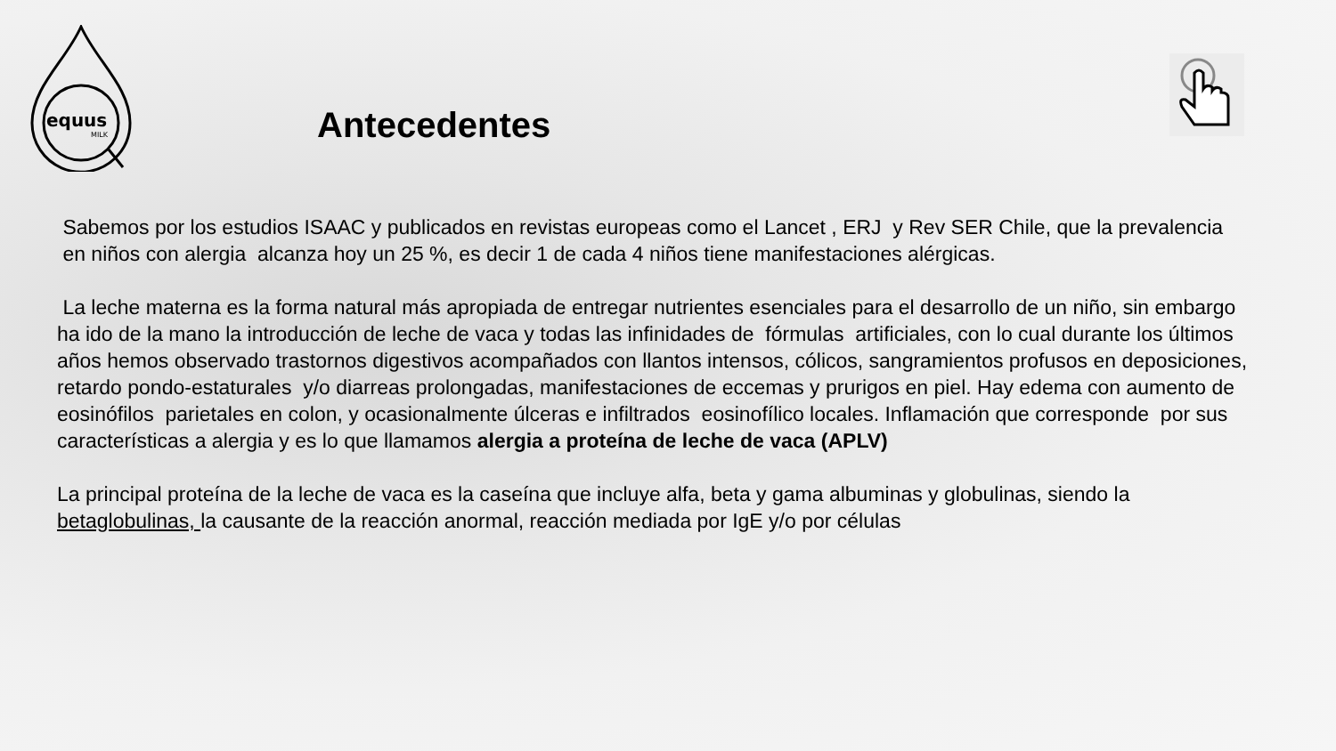equus
MILK
Antecedentes
Sabemos por los estudios ISAAC y publicados en revistas europeas como el Lancet , ERJ y Rev SER Chile, que la prevalencia en niños con alergia alcanza hoy un 25 %, es decir 1 de cada 4 niños tiene manifestaciones alérgicas.
La leche materna es la forma natural más apropiada de entregar nutrientes esenciales para el desarrollo de un niño, sin embargo ha ido de la mano la introducción de leche de vaca y todas las infinidades de fórmulas artificiales, con lo cual durante los últimos años hemos observado trastornos digestivos acompañados con llantos intensos, cólicos, sangramientos profusos en deposiciones, retardo pondo-estaturales y/o diarreas prolongadas, manifestaciones de eccemas y prurigos en piel. Hay edema con aumento de eosinófilos parietales en colon, y ocasionalmente úlceras e infiltrados eosinofílico locales. Inflamación que corresponde por sus características a alergia y es lo que llamamos alergia a proteína de leche de vaca (APLV)
La principal proteína de la leche de vaca es la caseína que incluye alfa, beta y gama albuminas y globulinas, siendo la betaglobulinas, la causante de la reacción anormal, reacción mediada por IgE y/o por células